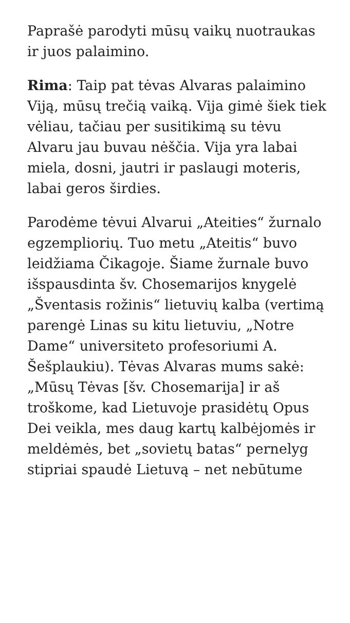Paprašė parodyti mūsų vaikų nuotraukas ir juos palaimino.
Rima: Taip pat tėvas Alvaras palaimino Viją, mūsų trečią vaiką. Vija gimė šiek tiek vėliau, tačiau per susitikimą su tėvu Alvaru jau buvau nėščia. Vija yra labai miela, dosni, jautri ir paslaugi moteris, labai geros širdies.
Parodėme tėvui Alvarui „Ateities“ žurnalo egzempliorių. Tuo metu „Ateitis“ buvo leidžiama Čikagoje. Šiame žurnale buvo išspausdinta šv. Chosemarijos knygelė „Šventasis rožinis“ lietuvių kalba (vertimą parengė Linas su kitu lietuviu, „Notre Dame“ universiteto profesoriumi A. Šešplaukiu). Tėvas Alvaras mums sakė: „Mūsų Tėvas [šv. Chosemarija] ir aš troškome, kad Lietuvoje prasidėtų Opus Dei veikla, mes daug kartų kalbėjomės ir meldėmės, bet „sovietų batas“ pernelyg stipriai spaudė Lietuvą – net nebūtume